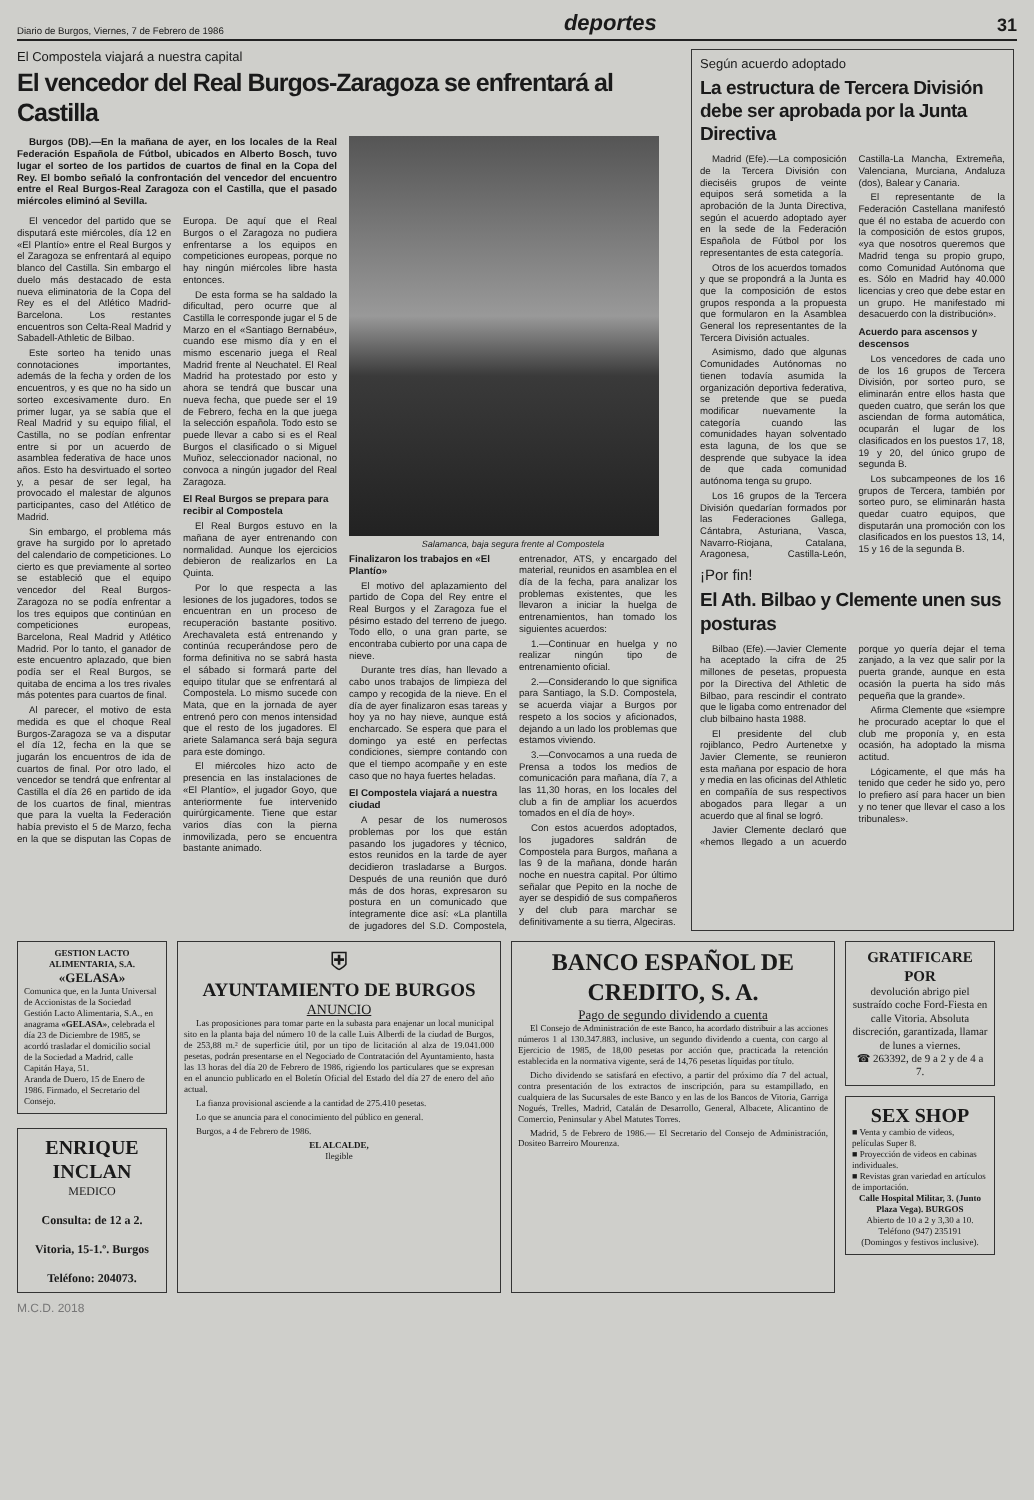Diario de Burgos, Viernes, 7 de Febrero de 1986 deportes 31
El Compostela viajará a nuestra capital
El vencedor del Real Burgos-Zaragoza se enfrentará al Castilla
Burgos (DB).—En la mañana de ayer, en los locales de la Real Federación Española de Fútbol, ubicados en Alberto Bosch, tuvo lugar el sorteo de los partidos de cuartos de final en la Copa del Rey. El bombo señaló la confrontación del vencedor del encuentro entre el Real Burgos-Real Zaragoza con el Castilla, que el pasado miércoles eliminó al Sevilla.
El vencedor del partido que se disputará este miércoles, día 12 en «El Plantío» entre el Real Burgos y el Zaragoza se enfrentará al equipo blanco del Castilla. Sin embargo el duelo más destacado de esta nueva eliminatoria de la Copa del Rey es el del Atlético Madrid-Barcelona. Los restantes encuentros son Celta-Real Madrid y Sabadell-Athletic de Bilbao.
Este sorteo ha tenido unas connotaciones importantes, además de la fecha y orden de los encuentros, y es que no ha sido un sorteo excesivamente duro. En primer lugar, ya se sabía que el Real Madrid y su equipo filial, el Castilla, no se podían enfrentar entre si por un acuerdo de asamblea federativa de hace unos años. Esto ha desvirtuado el sorteo y, a pesar de ser legal, ha provocado el malestar de algunos participantes, caso del Atlético de Madrid.
Sin embargo, el problema más grave ha surgido por lo apretado del calendario de competiciones. Lo cierto es que previamente al sorteo se estableció que el equipo vencedor del Real Burgos-Zaragoza no se podía enfrentar a los tres equipos que continúan en competiciones europeas, Barcelona, Real Madrid y Atlético Madrid. Por lo tanto, el ganador de este encuentro aplazado, que bien podía ser el Real Burgos, se quitaba de encima a los tres rivales más potentes para cuartos de final.
Al parecer, el motivo de esta medida es que el choque Real Burgos-Zaragoza se va a disputar el día 12, fecha en la que se jugarán los encuentros de ida de cuartos de final. Por otro lado, el vencedor se tendrá que enfrentar al Castilla el día 26 en partido de ida de los cuartos de final, mientras que para la vuelta la Federación había previsto el 5 de Marzo, fecha en la que se disputan las Copas de Europa. De aquí que el Real Burgos o el Zaragoza no pudiera enfrentarse a los equipos en competiciones europeas, porque no hay ningún miércoles libre hasta entonces.
De esta forma se ha saldado la dificultad, pero ocurre que al Castilla le corresponde jugar el 5 de Marzo en el «Santiago Bernabéu», cuando ese mismo día y en el mismo escenario juega el Real Madrid frente al Neuchatel. El Real Madrid ha protestado por esto y ahora se tendrá que buscar una nueva fecha, que puede ser el 19 de Febrero, fecha en la que juega la selección española. Todo esto se puede llevar a cabo si es el Real Burgos el clasificado o si Miguel Muñoz, seleccionador nacional, no convoca a ningún jugador del Real Zaragoza.
El Real Burgos se prepara para recibir al Compostela
El Real Burgos estuvo en la mañana de ayer entrenando con normalidad. Aunque los ejercicios debieron de realizarlos en La Quinta.
Por lo que respecta a las lesiones de los jugadores, todos se encuentran en un proceso de recuperación bastante positivo. Arechavaleta está entrenando y continúa recuperándose pero de forma definitiva no se sabrá hasta el sábado si formará parte del equipo titular que se enfrentará al Compostela. Lo mismo sucede con Mata, que en la jornada de ayer entrenó pero con menos intensidad que el resto de los jugadores. El ariete Salamanca será baja segura para este domingo.
El miércoles hizo acto de presencia en las instalaciones de «El Plantío», el jugador Goyo, que anteriormente fue intervenido quirúrgicamente. Tiene que estar varios días con la pierna inmovilizada, pero se encuentra bastante animado.
Salamanca, baja segura frente al Compostela
Finalizaron los trabajos en «El Plantío»
El motivo del aplazamiento del partido de Copa del Rey entre el Real Burgos y el Zaragoza fue el pésimo estado del terreno de juego. Todo ello, o una gran parte, se encontraba cubierto por una capa de nieve.
Durante tres días, han llevado a cabo unos trabajos de limpieza del campo y recogida de la nieve. En el día de ayer finalizaron esas tareas y hoy ya no hay nieve, aunque está encharcado. Se espera que para el domingo ya esté en perfectas condiciones, siempre contando con que el tiempo acompañe y en este caso que no haya fuertes heladas.
El Compostela viajará a nuestra ciudad
A pesar de los numerosos problemas por los que están pasando los jugadores y técnico, estos reunidos en la tarde de ayer decidieron trasladarse a Burgos. Después de una reunión que duró más de dos horas, expresaron su postura en un comunicado que íntegramente dice así: «La plantilla de jugadores del S.D. Compostela, entrenador, ATS, y encargado del material, reunidos en asamblea en el día de la fecha, para analizar los problemas existentes, que les llevaron a iniciar la huelga de entrenamientos, han tomado los siguientes acuerdos:
1.—Continuar en huelga y no realizar ningún tipo de entrenamiento oficial.
2.—Considerando lo que significa para Santiago, la S.D. Compostela, se acuerda viajar a Burgos por respeto a los socios y aficionados, dejando a un lado los problemas que estamos viviendo.
3.—Convocamos a una rueda de Prensa a todos los medios de comunicación para mañana, día 7, a las 11,30 horas, en los locales del club a fin de ampliar los acuerdos tomados en el día de hoy».
Con estos acuerdos adoptados, los jugadores saldrán de Compostela para Burgos, mañana a las 9 de la mañana, donde harán noche en nuestra capital. Por último señalar que Pepito en la noche de ayer se despidió de sus compañeros y del club para marchar se definitivamente a su tierra, Algeciras.
Según acuerdo adoptado
La estructura de Tercera División debe ser aprobada por la Junta Directiva
Madrid (Efe).—La composición de la Tercera División con dieciséis grupos de veinte equipos será sometida a la aprobación de la Junta Directiva, según el acuerdo adoptado ayer en la sede de la Federación Española de Fútbol por los representantes de esta categoría.
Otros de los acuerdos tomados y que se propondrá a la Junta es que la composición de estos grupos responda a la propuesta que formularon en la Asamblea General los representantes de la Tercera División actuales.
Asimismo, dado que algunas Comunidades Autónomas no tienen todavía asumida la organización deportiva federativa, se pretende que se pueda modificar nuevamente la categoría cuando las comunidades hayan solventado esta laguna, de los que se desprende que subyace la idea de que cada comunidad autónoma tenga su grupo.
Los 16 grupos de la Tercera División quedarían formados por las Federaciones Gallega, Cántabra, Asturiana, Vasca, Navarro-Riojana, Catalana, Aragonesa, Castilla-León, Castilla-La Mancha, Extremeña, Valenciana, Murciana, Andaluza (dos), Balear y Canaria.
El representante de la Federación Castellana manifestó que él no estaba de acuerdo con la composición de estos grupos, «ya que nosotros queremos que Madrid tenga su propio grupo, como Comunidad Autónoma que es. Sólo en Madrid hay 40.000 licencias y creo que debe estar en un grupo. He manifestado mi desacuerdo con la distribución».
Acuerdo para ascensos y descensos
Los vencedores de cada uno de los 16 grupos de Tercera División, por sorteo puro, se eliminarán entre ellos hasta que queden cuatro, que serán los que asciendan de forma automática, ocuparán el lugar de los clasificados en los puestos 17, 18, 19 y 20, del único grupo de segunda B.
Los subcampeones de los 16 grupos de Tercera, también por sorteo puro, se eliminarán hasta quedar cuatro equipos, que disputarán una promoción con los clasificados en los puestos 13, 14, 15 y 16 de la segunda B.
¡Por fin!
El Ath. Bilbao y Clemente unen sus posturas
Bilbao (Efe).—Javier Clemente ha aceptado la cifra de 25 millones de pesetas, propuesta por la Directiva del Athletic de Bilbao, para rescindir el contrato que le ligaba como entrenador del club bilbaino hasta 1988.
El presidente del club rojiblanco, Pedro Aurtenetxe y Javier Clemente, se reunieron esta mañana por espacio de hora y media en las oficinas del Athletic en compañía de sus respectivos abogados para llegar a un acuerdo que al final se logró.
Javier Clemente declaró que «hemos llegado a un acuerdo porque yo quería dejar el tema zanjado, a la vez que salir por la puerta grande, aunque en esta ocasión la puerta ha sido más pequeña que la grande».
Afirma Clemente que «siempre he procurado aceptar lo que el club me proponía y, en esta ocasión, ha adoptado la misma actitud.
Lógicamente, el que más ha tenido que ceder he sido yo, pero lo prefiero así para hacer un bien y no tener que llevar el caso a los tribunales».
GESTION LACTO ALIMENTARIA, S.A.
«GELASA»
Comunica que, en la Junta Universal de Accionistas de la Sociedad Gestión Lacto Alimentaria, S.A., en anagrama «GELASA», celebrada el día 23 de Diciembre de 1985, se acordó trasladar el domicilio social de la Sociedad a Madrid, calle Capitán Haya, 51.
Aranda de Duero, 15 de Enero de 1986. Firmado, el Secretario del Consejo.
ENRIQUE INCLAN
MEDICO
Consulta: de 12 a 2.
Vitoria, 15-1.º. Burgos
Teléfono: 204073.
⛨
AYUNTAMIENTO DE BURGOS
ANUNCIO
Las proposiciones para tomar parte en la subasta para enajenar un local municipal sito en la planta baja del número 10 de la calle Luis Alberdi de la ciudad de Burgos, de 253,88 m.² de superficie útil, por un tipo de licitación al alza de 19.041.000 pesetas, podrán presentarse en el Negociado de Contratación del Ayuntamiento, hasta las 13 horas del día 20 de Febrero de 1986, rigiendo los particulares que se expresan en el anuncio publicado en el Boletín Oficial del Estado del día 27 de enero del año actual.
La fianza provisional asciende a la cantidad de 275.410 pesetas.
Lo que se anuncia para el conocimiento del público en general.
Burgos, a 4 de Febrero de 1986.
EL ALCALDE,
Ilegible
BANCO ESPAÑOL DE CREDITO, S. A.
Pago de segundo dividendo a cuenta
El Consejo de Administración de este Banco, ha acordado distribuir a las acciones números 1 al 130.347.883, inclusive, un segundo dividendo a cuenta, con cargo al Ejercicio de 1985, de 18,00 pesetas por acción que, practicada la retención establecida en la normativa vigente, será de 14,76 pesetas líquidas por título.
Dicho dividendo se satisfará en efectivo, a partir del próximo día 7 del actual, contra presentación de los extractos de inscripción, para su estampillado, en cualquiera de las Sucursales de este Banco y en las de los Bancos de Vitoria, Garriga Nogués, Trelles, Madrid, Catalán de Desarrollo, General, Albacete, Alicantino de Comercio, Peninsular y Abel Matutes Torres.
Madrid, 5 de Febrero de 1986.— El Secretario del Consejo de Administración, Dositeo Barreiro Mourenza.
GRATIFICARE POR
devolución abrigo piel sustraído coche Ford-Fiesta en calle Vitoria. Absoluta discreción, garantizada, llamar de lunes a viernes.
☎ 263392, de 9 a 2 y de 4 a 7.
SEX SHOP
■ Venta y cambio de videos, películas Super 8.
■ Proyección de videos en cabinas individuales.
■ Revistas gran variedad en artículos de importación.
Calle Hospital Militar, 3. (Junto Plaza Vega). BURGOS
Abierto de 10 a 2 y 3,30 a 10.
Teléfono (947) 235191
(Domingos y festivos inclusive).
M.C.D. 2018